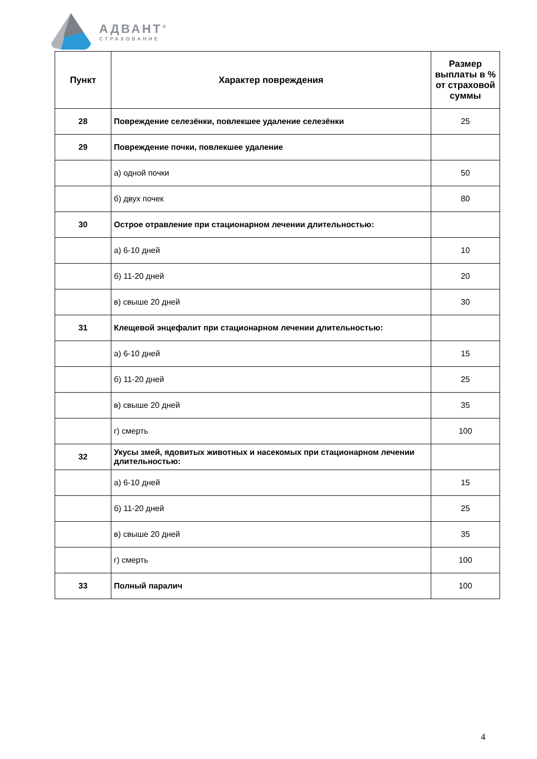АДВАНТ<sup>®</sup>
СТРАХОВАНИЕ
| Пункт | Характер повреждения | Размер выплаты в % от страховой суммы |
| --- | --- | --- |
| 28 | Повреждение селезёнки, повлекшее удаление селезёнки | 25 |
| 29 | Повреждение почки, повлекшее удаление | |
| | а) одной почки | 50 |
| | б) двух почек | 80 |
| 30 | Острое отравление при стационарном лечении длительностью: | |
| | а) 6-10 дней | 10 |
| | б) 11-20 дней | 20 |
| | в) свыше 20 дней | 30 |
| 31 | Клещевой энцефалит при стационарном лечении длительностью: | |
| | а) 6-10 дней | 15 |
| | б) 11-20 дней | 25 |
| | в) свыше 20 дней | 35 |
| | г) смерть | 100 |
| 32 | Укусы змей, ядовитых животных и насекомых при стационарном лечении длительностью: | |
| | а) 6-10 дней | 15 |
| | б) 11-20 дней | 25 |
| | в) свыше 20 дней | 35 |
| | г) смерть | 100 |
| 33 | Полный паралич | 100 |
4